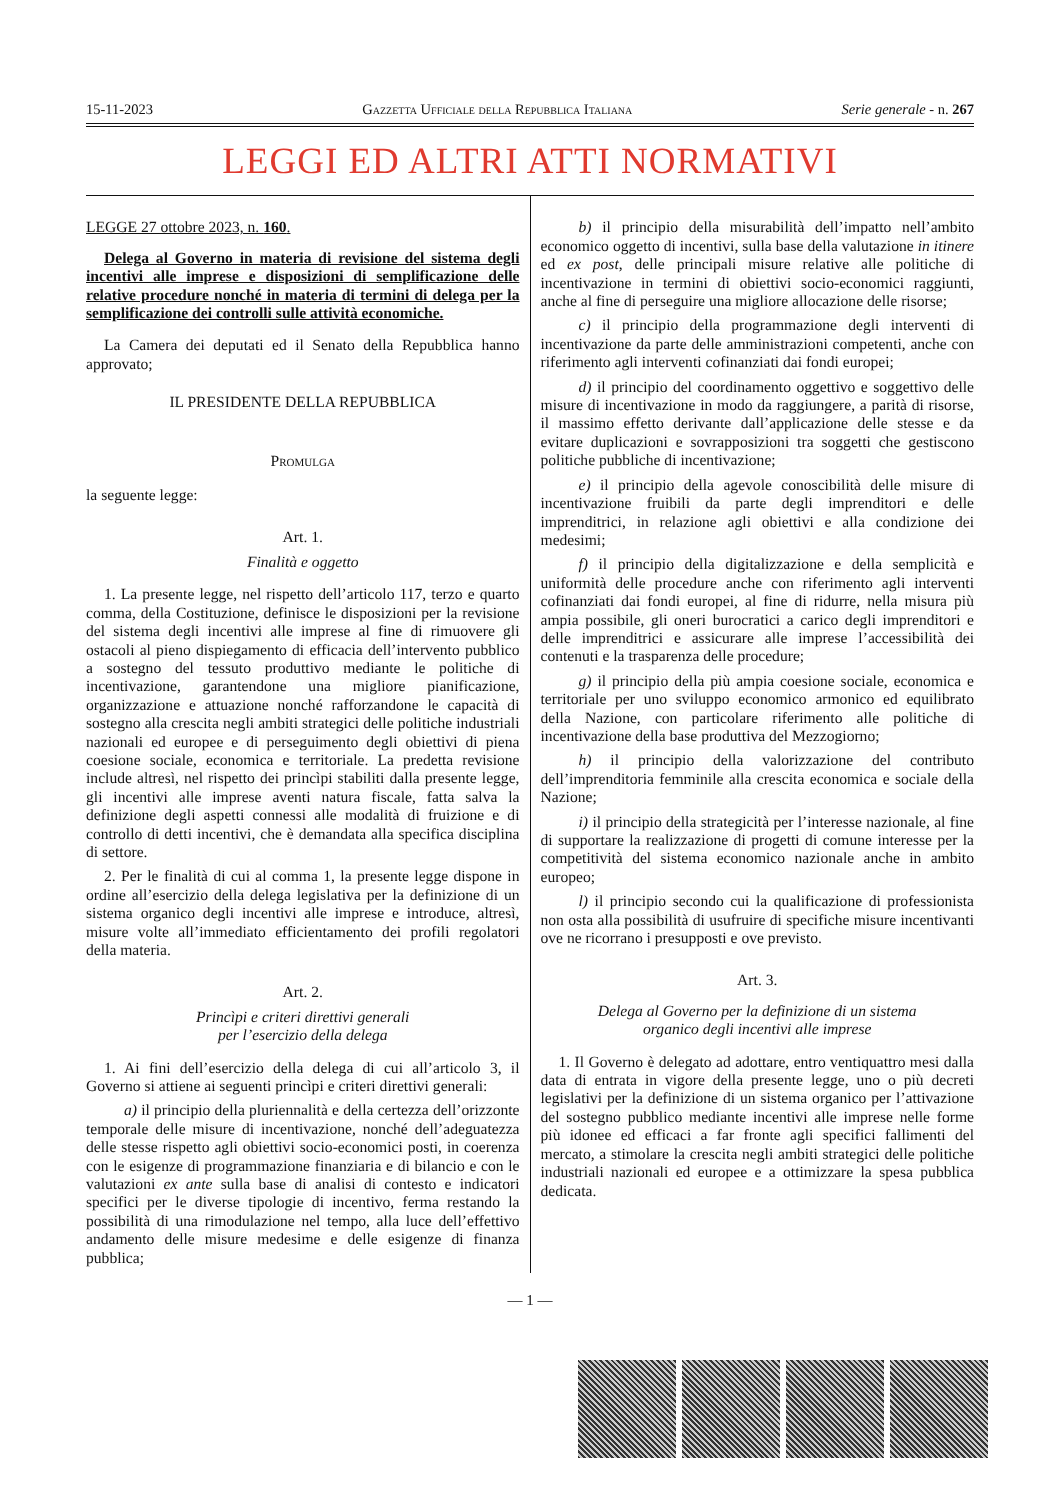15-11-2023 Gazzetta Ufficiale della Repubblica Italiana Serie generale - n. 267
LEGGI ED ALTRI ATTI NORMATIVI
LEGGE 27 ottobre 2023, n. 160.
Delega al Governo in materia di revisione del sistema degli incentivi alle imprese e disposizioni di semplificazione delle relative procedure nonché in materia di termini di delega per la semplificazione dei controlli sulle attività economiche.
La Camera dei deputati ed il Senato della Repubblica hanno approvato;
IL PRESIDENTE DELLA REPUBBLICA
Promulga
la seguente legge:
Art. 1.
Finalità e oggetto
1. La presente legge, nel rispetto dell’articolo 117, terzo e quarto comma, della Costituzione, definisce le disposizioni per la revisione del sistema degli incentivi alle imprese al fine di rimuovere gli ostacoli al pieno dispiegamento di efficacia dell’intervento pubblico a sostegno del tessuto produttivo mediante le politiche di incentivazione, garantendone una migliore pianificazione, organizzazione e attuazione nonché rafforzandone le capacità di sostegno alla crescita negli ambiti strategici delle politiche industriali nazionali ed europee e di perseguimento degli obiettivi di piena coesione sociale, economica e territoriale. La predetta revisione include altresì, nel rispetto dei princìpi stabiliti dalla presente legge, gli incentivi alle imprese aventi natura fiscale, fatta salva la definizione degli aspetti connessi alle modalità di fruizione e di controllo di detti incentivi, che è demandata alla specifica disciplina di settore.
2. Per le finalità di cui al comma 1, la presente legge dispone in ordine all’esercizio della delega legislativa per la definizione di un sistema organico degli incentivi alle imprese e introduce, altresì, misure volte all’immediato efficientamento dei profili regolatori della materia.
Art. 2.
Princìpi e criteri direttivi generali
per l’esercizio della delega
1. Ai fini dell’esercizio della delega di cui all’articolo 3, il Governo si attiene ai seguenti princìpi e criteri direttivi generali:
a) il principio della pluriennalità e della certezza dell’orizzonte temporale delle misure di incentivazione, nonché dell’adeguatezza delle stesse rispetto agli obiettivi socio-economici posti, in coerenza con le esigenze di programmazione finanziaria e di bilancio e con le valutazioni ex ante sulla base di analisi di contesto e indicatori specifici per le diverse tipologie di incentivo, ferma restando la possibilità di una rimodulazione nel tempo, alla luce dell’effettivo andamento delle misure medesime e delle esigenze di finanza pubblica;
b) il principio della misurabilità dell’impatto nell’ambito economico oggetto di incentivi, sulla base della valutazione in itinere ed ex post, delle principali misure relative alle politiche di incentivazione in termini di obiettivi socio-economici raggiunti, anche al fine di perseguire una migliore allocazione delle risorse;
c) il principio della programmazione degli interventi di incentivazione da parte delle amministrazioni competenti, anche con riferimento agli interventi cofinanziati dai fondi europei;
d) il principio del coordinamento oggettivo e soggettivo delle misure di incentivazione in modo da raggiungere, a parità di risorse, il massimo effetto derivante dall’applicazione delle stesse e da evitare duplicazioni e sovrapposizioni tra soggetti che gestiscono politiche pubbliche di incentivazione;
e) il principio della agevole conoscibilità delle misure di incentivazione fruibili da parte degli imprenditori e delle imprenditrici, in relazione agli obiettivi e alla condizione dei medesimi;
f) il principio della digitalizzazione e della semplicità e uniformità delle procedure anche con riferimento agli interventi cofinanziati dai fondi europei, al fine di ridurre, nella misura più ampia possibile, gli oneri burocratici a carico degli imprenditori e delle imprenditrici e assicurare alle imprese l’accessibilità dei contenuti e la trasparenza delle procedure;
g) il principio della più ampia coesione sociale, economica e territoriale per uno sviluppo economico armonico ed equilibrato della Nazione, con particolare riferimento alle politiche di incentivazione della base produttiva del Mezzogiorno;
h) il principio della valorizzazione del contributo dell’imprenditoria femminile alla crescita economica e sociale della Nazione;
i) il principio della strategicità per l’interesse nazionale, al fine di supportare la realizzazione di progetti di comune interesse per la competitività del sistema economico nazionale anche in ambito europeo;
l) il principio secondo cui la qualificazione di professionista non osta alla possibilità di usufruire di specifiche misure incentivanti ove ne ricorrano i presupposti e ove previsto.
Art. 3.
Delega al Governo per la definizione di un sistema
organico degli incentivi alle imprese
1. Il Governo è delegato ad adottare, entro ventiquattro mesi dalla data di entrata in vigore della presente legge, uno o più decreti legislativi per la definizione di un sistema organico per l’attivazione del sostegno pubblico mediante incentivi alle imprese nelle forme più idonee ed efficaci a far fronte agli specifici fallimenti del mercato, a stimolare la crescita negli ambiti strategici delle politiche industriali nazionali ed europee e a ottimizzare la spesa pubblica dedicata.
— 1 —